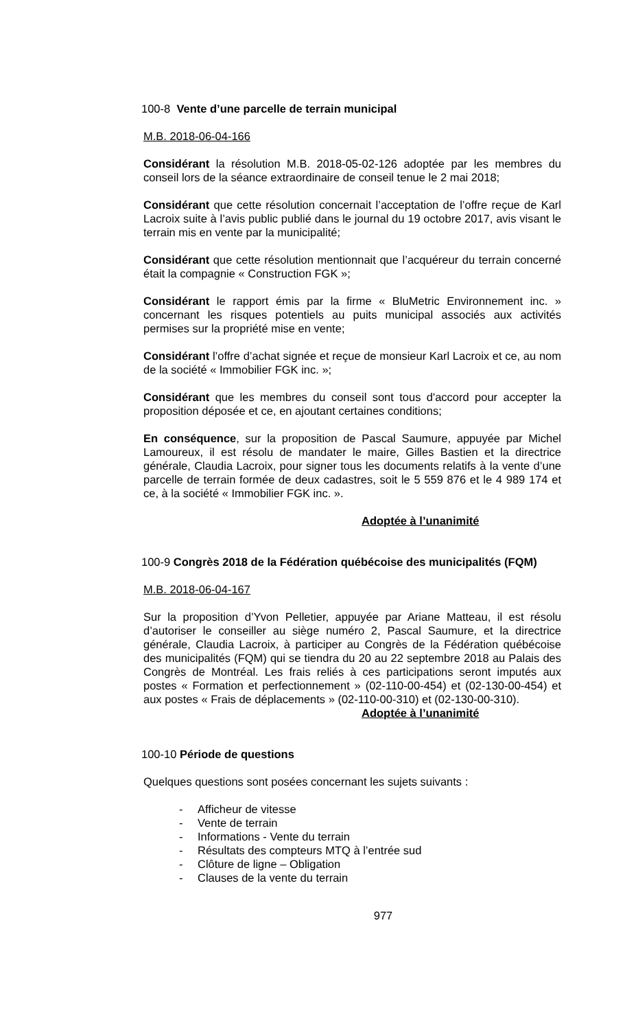100-8 Vente d’une parcelle de terrain municipal
M.B. 2018-06-04-166
Considérant la résolution M.B. 2018-05-02-126 adoptée par les membres du conseil lors de la séance extraordinaire de conseil tenue le 2 mai 2018;
Considérant que cette résolution concernait l’acceptation de l’offre reçue de Karl Lacroix suite à l’avis public publié dans le journal du 19 octobre 2017, avis visant le terrain mis en vente par la municipalité;
Considérant que cette résolution mentionnait que l’acquéreur du terrain concerné était la compagnie « Construction FGK »;
Considérant le rapport émis par la firme « BluMetric Environnement inc. » concernant les risques potentiels au puits municipal associés aux activités permises sur la propriété mise en vente;
Considérant l’offre d’achat signée et reçue de monsieur Karl Lacroix et ce, au nom de la société « Immobilier FGK inc. »;
Considérant que les membres du conseil sont tous d'accord pour accepter la proposition déposée et ce, en ajoutant certaines conditions;
En conséquence, sur la proposition de Pascal Saumure, appuyée par Michel Lamoureux, il est résolu de mandater le maire, Gilles Bastien et la directrice générale, Claudia Lacroix, pour signer tous les documents relatifs à la vente d’une parcelle de terrain formée de deux cadastres, soit le 5 559 876 et le 4 989 174 et ce, à la société « Immobilier FGK inc. ».
Adoptée à l’unanimité
100-9 Congrès 2018 de la Fédération québécoise des municipalités (FQM)
M.B. 2018-06-04-167
Sur la proposition d’Yvon Pelletier, appuyée par Ariane Matteau, il est résolu d’autoriser le conseiller au siège numéro 2, Pascal Saumure, et la directrice générale, Claudia Lacroix, à participer au Congrès de la Fédération québécoise des municipalités (FQM) qui se tiendra du 20 au 22 septembre 2018 au Palais des Congrès de Montréal. Les frais reliés à ces participations seront imputés aux postes « Formation et perfectionnement » (02-110-00-454) et (02-130-00-454) et aux postes « Frais de déplacements » (02-110-00-310) et (02-130-00-310).
Adoptée à l’unanimité
100-10 Période de questions
Quelques questions sont posées concernant les sujets suivants :
- Afficheur de vitesse
- Vente de terrain
- Informations - Vente du terrain
- Résultats des compteurs MTQ à l’entrée sud
- Clôture de ligne – Obligation
- Clauses de la vente du terrain
977